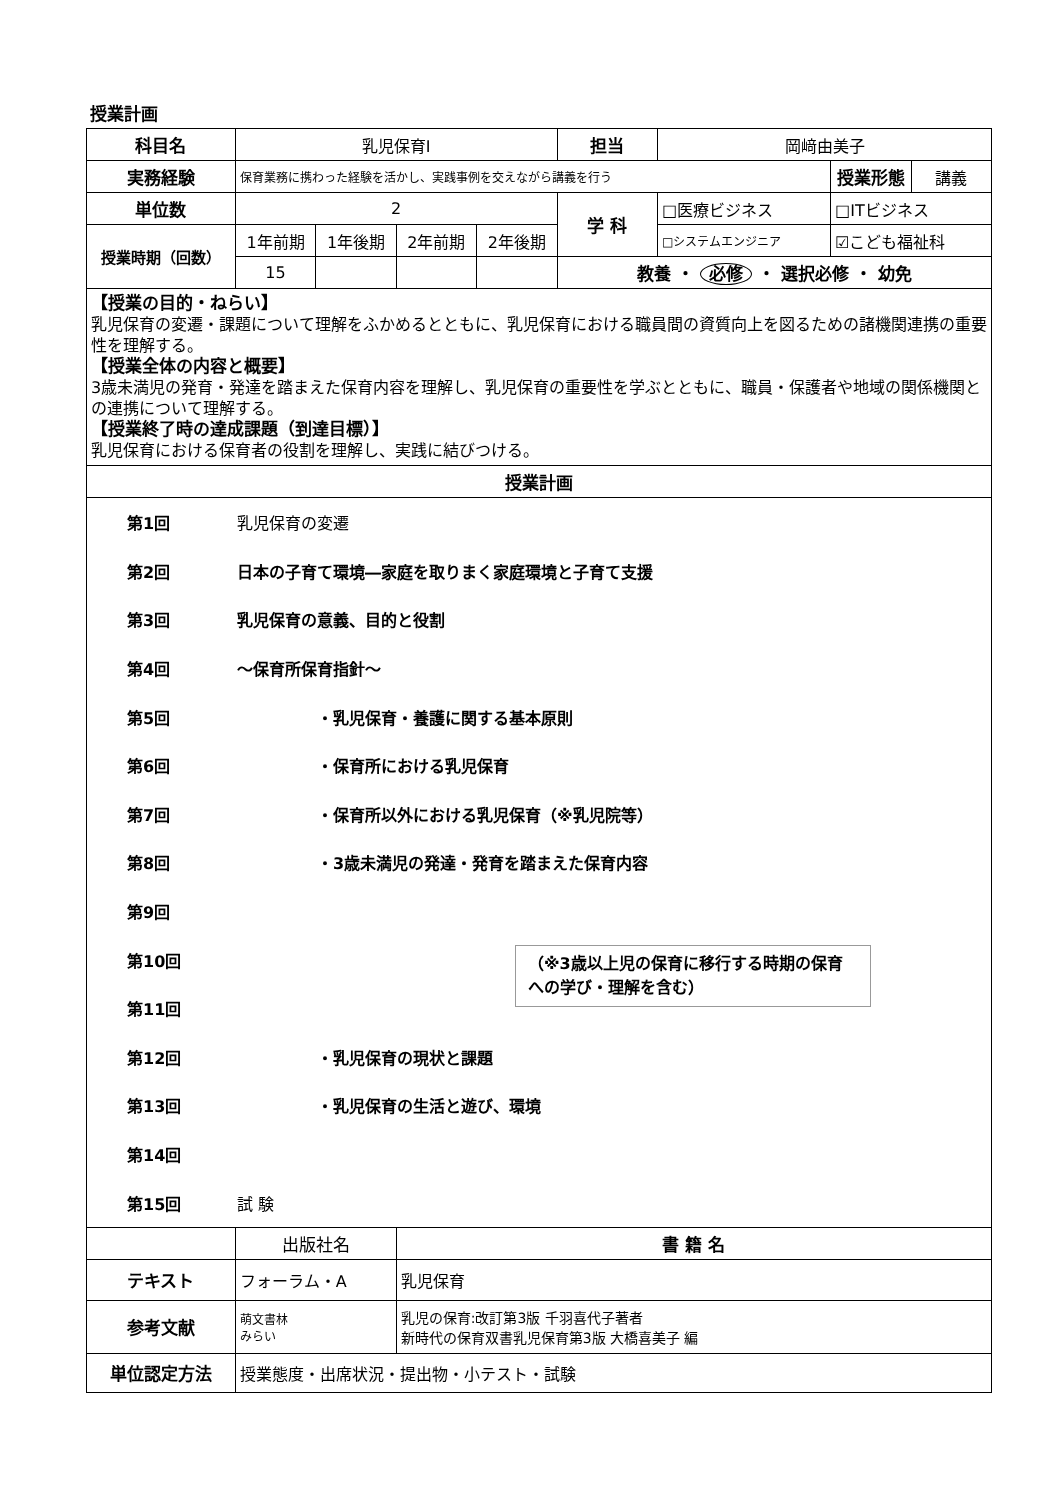授業計画
| 科目名 | 乳児保育Ⅰ | | | | 担当 | 岡﨑由美子 | | |
| 実務経験 | 保育業務に携わった経験を活かし、実践事例を交えながら講義を行う | | | | | | 授業形態 | 講義 |
| 単位数 | 2 | | | | 学 科 | □医療ビジネス | □ITビジネス | |
| 授業時期（回数） | 1年前期 | 1年後期 | 2年前期 | 2年後期 | | □システムエンジニア | ☑こども福祉科 | |
| | 15 | | | | 教養 ・ 必修 ・ 選択必修 ・ 幼免 | | | |
| 【授業の目的・ねらい】 乳児保育の変遷・課題について理解をふかめるとともに、乳児保育における職員間の資質向上を図るための諸機関連携の重要性を理解する。 【授業全体の内容と概要】 3歳未満児の発育・発達を踏まえた保育内容を理解し、乳児保育の重要性を学ぶとともに、職員・保護者や地域の関係機関との連携について理解する。 【授業終了時の達成課題（到達目標）】 乳児保育における保育者の役割を理解し、実践に結びつける。 | | | | | | | | |
| 授業計画 | | | | | | | | |
| 第1回 乳児保育の変遷 第2回 日本の子育て環境―家庭を取りまく家庭環境と子育て支援 第3回 乳児保育の意義、目的と役割 第4回 ～保育所保育指針～ 第5回 ・乳児保育・養護に関する基本原則 第6回 ・保育所における乳児保育 第7回 ・保育所以外における乳児保育（※乳児院等） 第8回 ・3歳未満児の発達・発育を踏まえた保育内容 第9回 第10回 第11回 第12回 ・乳児保育の現状と課題 第13回 ・乳児保育の生活と遊び、環境 第14回 第15回 試 験 | | | | | | | | |
| | 出版社名 | | 書 籍 名 | | | | | |
| テキスト | フォーラム・A | | 乳児保育 | | | | | |
| 参考文献 | 萌文書林 みらい | | 乳児の保育:改訂第3版 千羽喜代子著者 新時代の保育双書乳児保育第3版 大橋喜美子 編 | | | | | |
| 単位認定方法 | 授業態度・出席状況・提出物・小テスト・試験 | | | | | | | |
（※3歳以上児の保育に移行する時期の保育への学び・理解を含む）